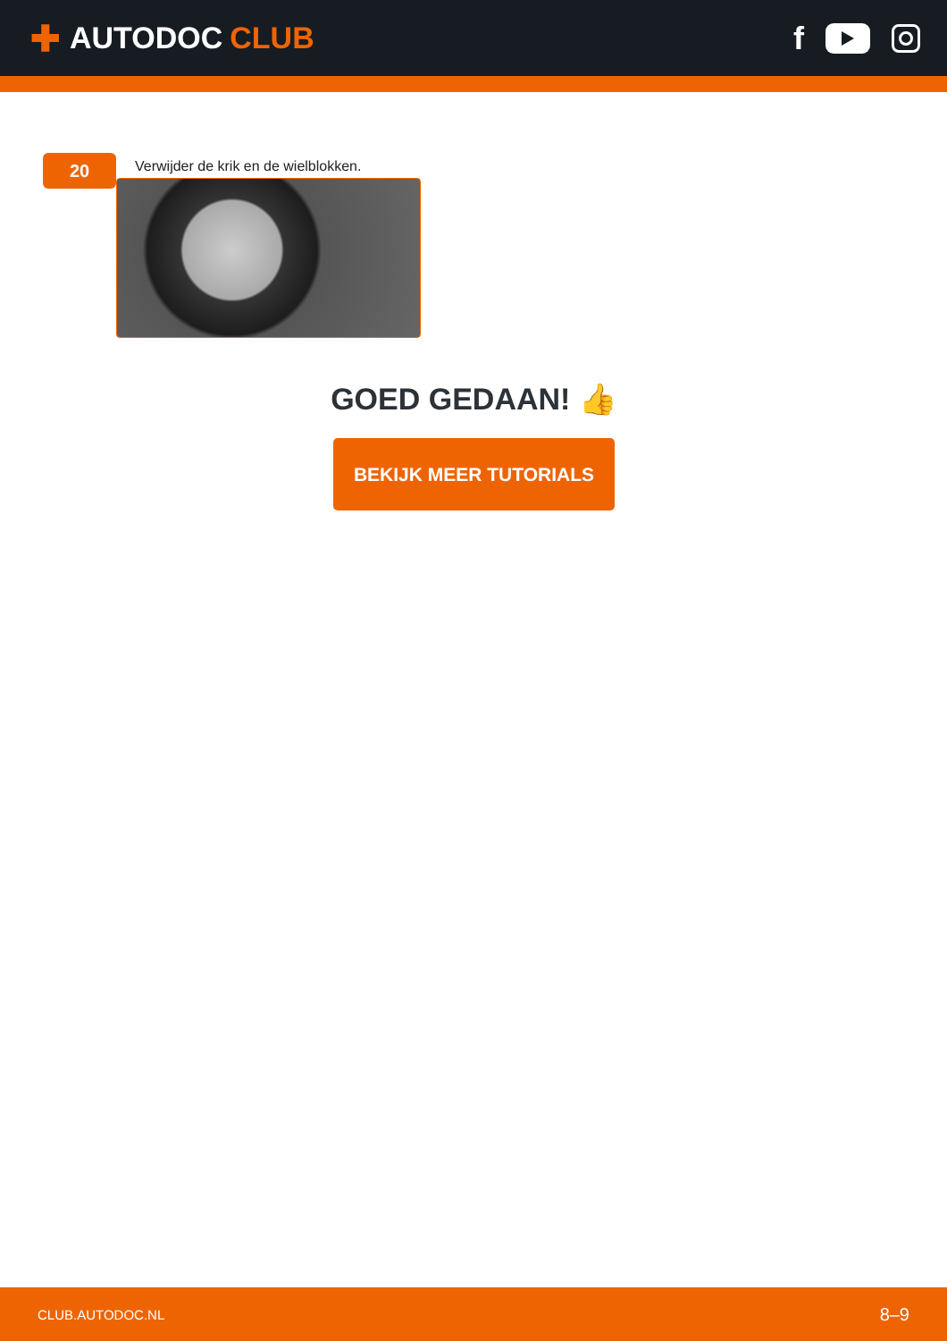✚ AUTODOC CLUB f
20
Verwijder de krik en de wielblokken.
GOED GEDAAN! 👍
BEKIJK MEER TUTORIALS
CLUB.AUTODOC.NL 8–9